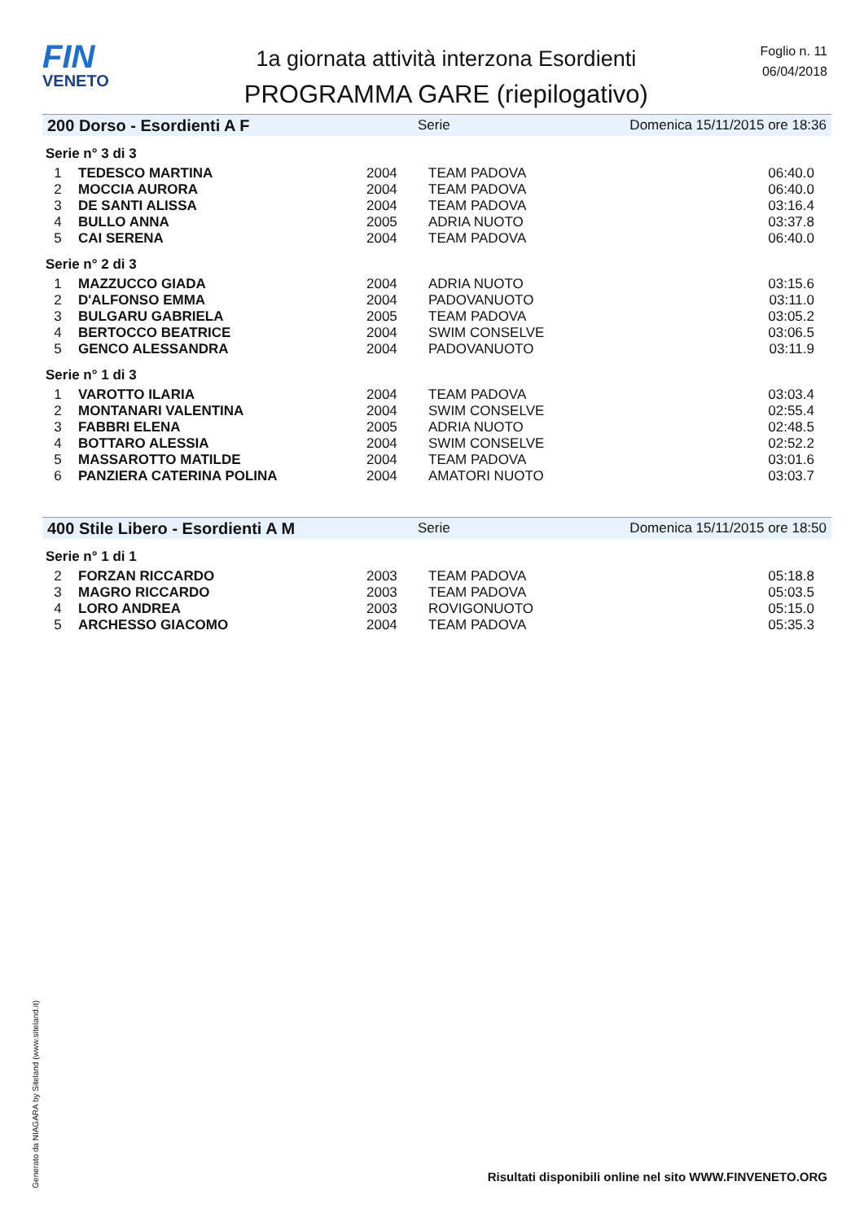FIN
VENETO
1a giornata attività interzona Esordienti
PROGRAMMA GARE (riepilogativo)
Foglio n. 11
06/04/2018
200 Dorso - Esordienti A F Serie Domenica 15/11/2015 ore 18:36
Serie n° 3 di 3
| 1 | TEDESCO MARTINA | 2004 | TEAM PADOVA | 06:40.0 |
| 2 | MOCCIA AURORA | 2004 | TEAM PADOVA | 06:40.0 |
| 3 | DE SANTI ALISSA | 2004 | TEAM PADOVA | 03:16.4 |
| 4 | BULLO ANNA | 2005 | ADRIA NUOTO | 03:37.8 |
| 5 | CAI SERENA | 2004 | TEAM PADOVA | 06:40.0 |
Serie n° 2 di 3
| 1 | MAZZUCCO GIADA | 2004 | ADRIA NUOTO | 03:15.6 |
| 2 | D'ALFONSO EMMA | 2004 | PADOVANUOTO | 03:11.0 |
| 3 | BULGARU GABRIELA | 2005 | TEAM PADOVA | 03:05.2 |
| 4 | BERTOCCO BEATRICE | 2004 | SWIM CONSELVE | 03:06.5 |
| 5 | GENCO ALESSANDRA | 2004 | PADOVANUOTO | 03:11.9 |
Serie n° 1 di 3
| 1 | VAROTTO ILARIA | 2004 | TEAM PADOVA | 03:03.4 |
| 2 | MONTANARI VALENTINA | 2004 | SWIM CONSELVE | 02:55.4 |
| 3 | FABBRI ELENA | 2005 | ADRIA NUOTO | 02:48.5 |
| 4 | BOTTARO ALESSIA | 2004 | SWIM CONSELVE | 02:52.2 |
| 5 | MASSAROTTO MATILDE | 2004 | TEAM PADOVA | 03:01.6 |
| 6 | PANZIERA CATERINA POLINA | 2004 | AMATORI NUOTO | 03:03.7 |
400 Stile Libero - Esordienti A M Serie Domenica 15/11/2015 ore 18:50
Serie n° 1 di 1
| 2 | FORZAN RICCARDO | 2003 | TEAM PADOVA | 05:18.8 |
| 3 | MAGRO RICCARDO | 2003 | TEAM PADOVA | 05:03.5 |
| 4 | LORO ANDREA | 2003 | ROVIGONUOTO | 05:15.0 |
| 5 | ARCHESSO GIACOMO | 2004 | TEAM PADOVA | 05:35.3 |
Generato da NIAGARA by Siteland (www.siteland.it)
Risultati disponibili online nel sito WWW.FINVENETO.ORG